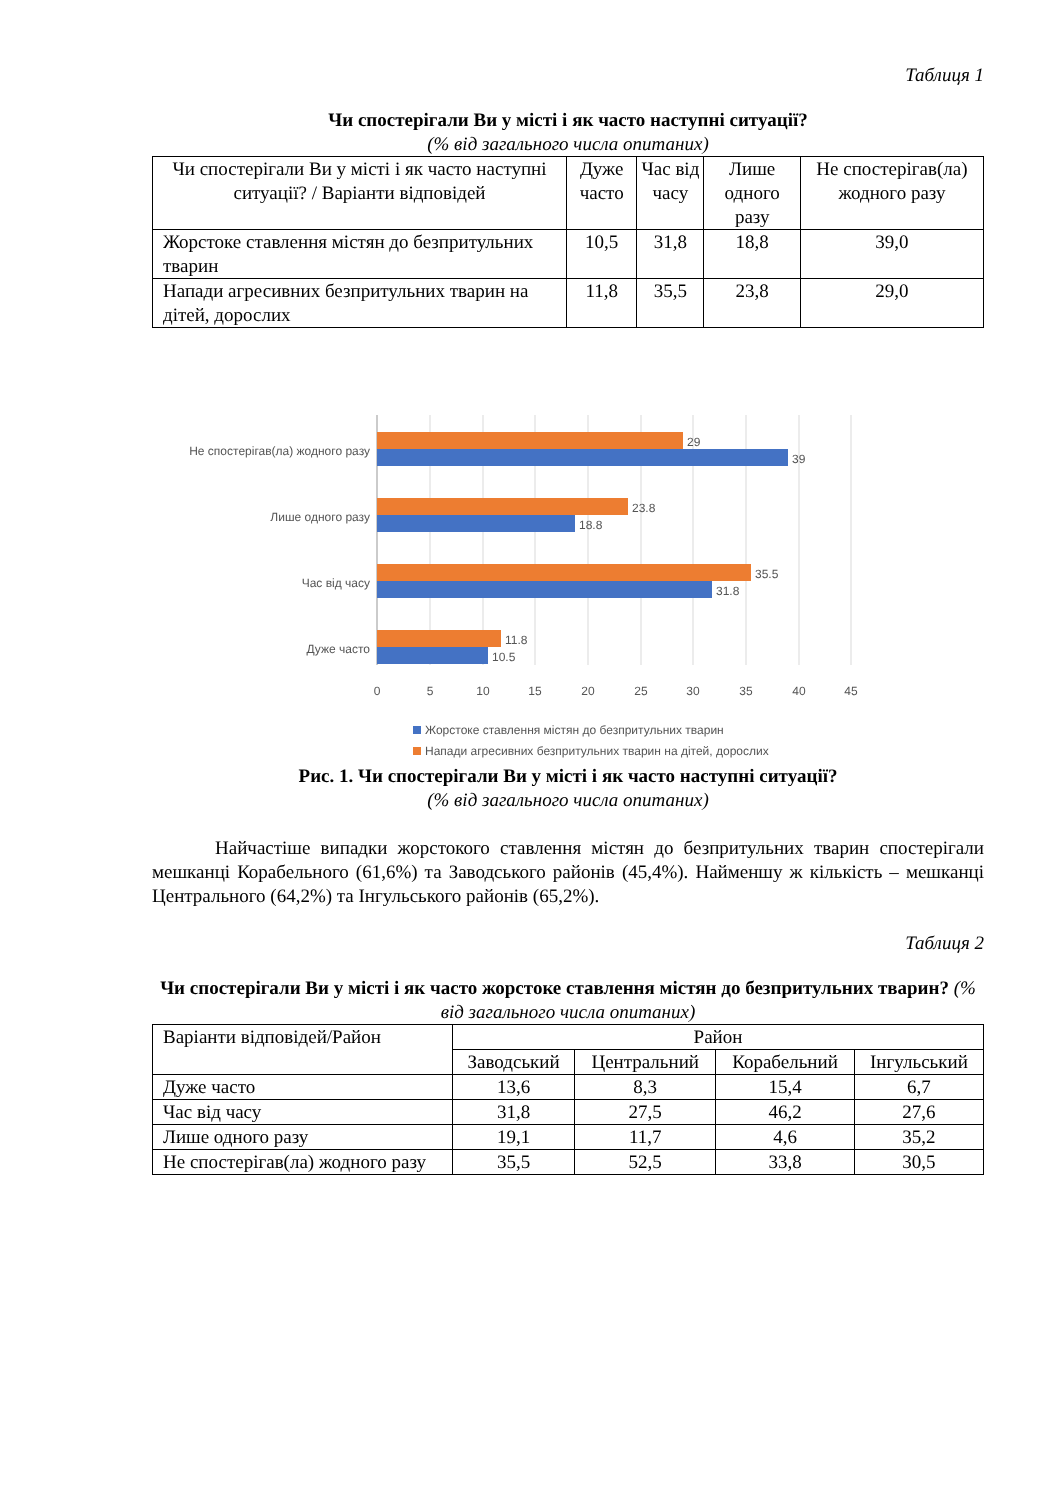Таблиця 1
Чи спостерігали Ви у місті і як часто наступні ситуації?
(% від загального числа опитаних)
| Чи спостерігали Ви у місті і як часто наступні ситуації? / Варіанти відповідей | Дуже часто | Час від часу | Лише одного разу | Не спостерігав(ла) жодного разу |
| --- | --- | --- | --- | --- |
| Жорстоке ставлення містян до безпритульних тварин | 10,5 | 31,8 | 18,8 | 39,0 |
| Напади агресивних безпритульних тварин на дітей, дорослих | 11,8 | 35,5 | 23,8 | 29,0 |
Не спостерігав(ла) жодного разу
Лише одного разу
Час від часу
Дуже часто
29
39
23.8
18.8
35.5
31.8
11.8
10.5
0
5
10
15
20
25
30
35
40
45
Жорстоке ставлення містян до безпритульних тварин
Напади агресивних безпритульних тварин на дітей, дорослих
Рис. 1. Чи спостерігали Ви у місті і як часто наступні ситуації?
(% від загального числа опитаних)
Найчастіше випадки жорстокого ставлення містян до безпритульних тварин спостерігали мешканці Корабельного (61,6%) та Заводського районів (45,4%). Найменшу ж кількість – мешканці Центрального (64,2%) та Інгульського районів (65,2%).
Таблиця 2
Чи спостерігали Ви у місті і як часто жорстоке ставлення містян до безпритульних тварин? (% від загального числа опитаних)
| Варіанти відповідей/Район | Район | | | |
| --- | --- | --- | --- | --- |
| | Заводський | Центральний | Корабельний | Інгульський |
| Дуже часто | 13,6 | 8,3 | 15,4 | 6,7 |
| Час від часу | 31,8 | 27,5 | 46,2 | 27,6 |
| Лише одного разу | 19,1 | 11,7 | 4,6 | 35,2 |
| Не спостерігав(ла) жодного разу | 35,5 | 52,5 | 33,8 | 30,5 |